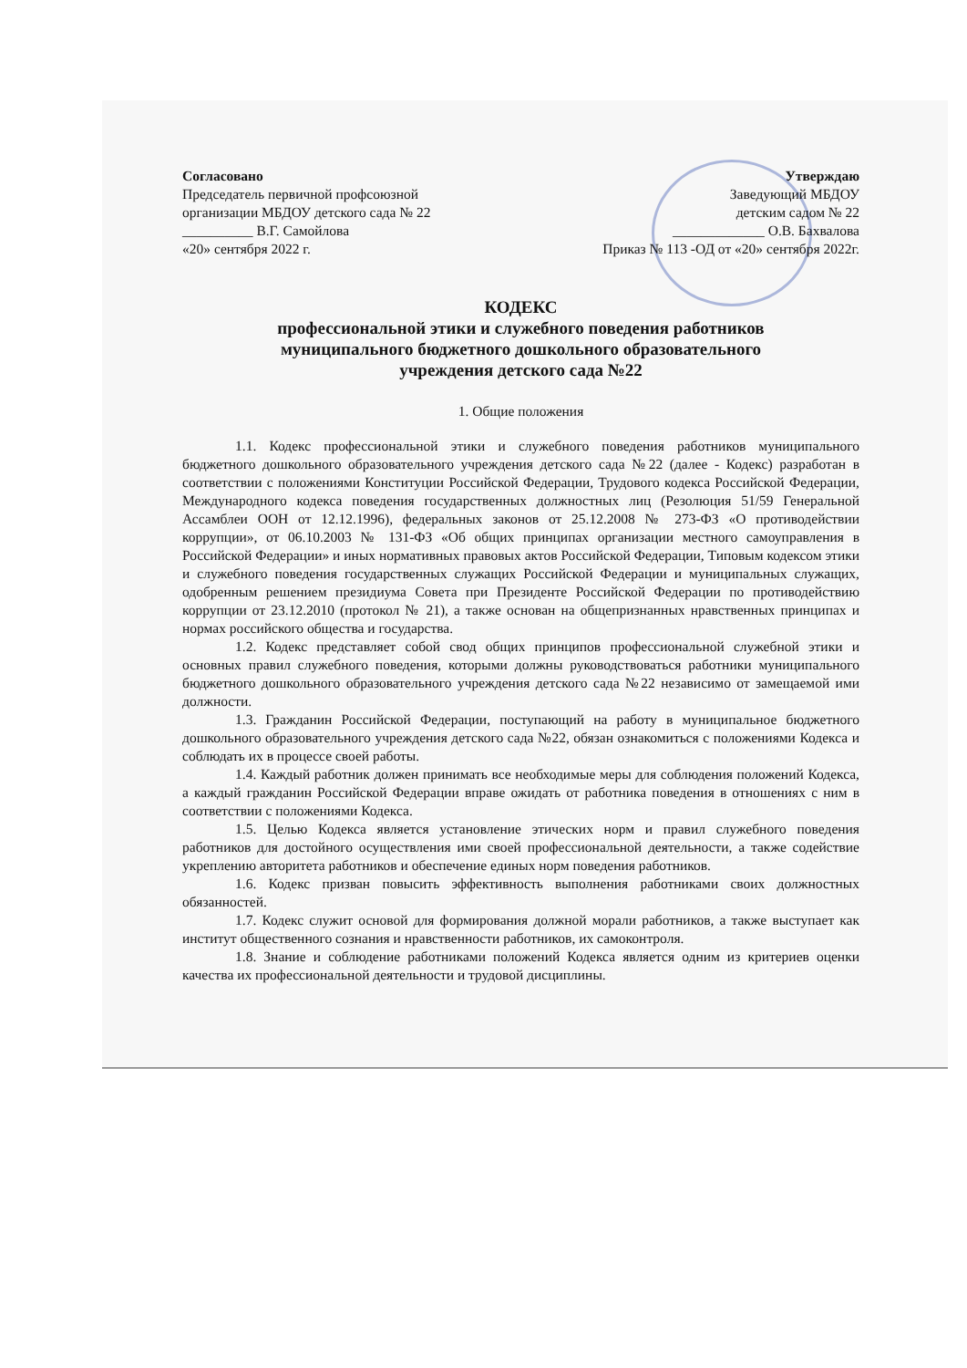Согласовано
Председатель первичной профсоюзной
организации МБДОУ детского сада № 22
__________ В.Г. Самойлова
«20» сентября 2022 г.
Утверждаю
Заведующий МБДОУ
детским садом № 22
_____________ О.В. Бахвалова
Приказ № 113 -ОД от «20» сентября 2022г.
КОДЕКС
профессиональной этики и служебного поведения работников
муниципального бюджетного дошкольного образовательного
учреждения детского сада №22
1. Общие положения
1.1. Кодекс профессиональной этики и служебного поведения работников муниципального бюджетного дошкольного образовательного учреждения детского сада №22 (далее - Кодекс) разработан в соответствии с положениями Конституции Российской Федерации, Трудового кодекса Российской Федерации, Международного кодекса поведения государственных должностных лиц (Резолюция 51/59 Генеральной Ассамблеи ООН от 12.12.1996), федеральных законов от 25.12.2008 № 273-ФЗ «О противодействии коррупции», от 06.10.2003 № 131-ФЗ «Об общих принципах организации местного самоуправления в Российской Федерации» и иных нормативных правовых актов Российской Федерации, Типовым кодексом этики и служебного поведения государственных служащих Российской Федерации и муниципальных служащих, одобренным решением президиума Совета при Президенте Российской Федерации по противодействию коррупции от 23.12.2010 (протокол № 21), а также основан на общепризнанных нравственных принципах и нормах российского общества и государства.
1.2. Кодекс представляет собой свод общих принципов профессиональной служебной этики и основных правил служебного поведения, которыми должны руководствоваться работники муниципального бюджетного дошкольного образовательного учреждения детского сада №22 независимо от замещаемой ими должности.
1.3. Гражданин Российской Федерации, поступающий на работу в муниципальное бюджетного дошкольного образовательного учреждения детского сада №22, обязан ознакомиться с положениями Кодекса и соблюдать их в процессе своей работы.
1.4. Каждый работник должен принимать все необходимые меры для соблюдения положений Кодекса, а каждый гражданин Российской Федерации вправе ожидать от работника поведения в отношениях с ним в соответствии с положениями Кодекса.
1.5. Целью Кодекса является установление этических норм и правил служебного поведения работников для достойного осуществления ими своей профессиональной деятельности, а также содействие укреплению авторитета работников и обеспечение единых норм поведения работников.
1.6. Кодекс призван повысить эффективность выполнения работниками своих должностных обязанностей.
1.7. Кодекс служит основой для формирования должной морали работников, а также выступает как институт общественного сознания и нравственности работников, их самоконтроля.
1.8. Знание и соблюдение работниками положений Кодекса является одним из критериев оценки качества их профессиональной деятельности и трудовой дисциплины.